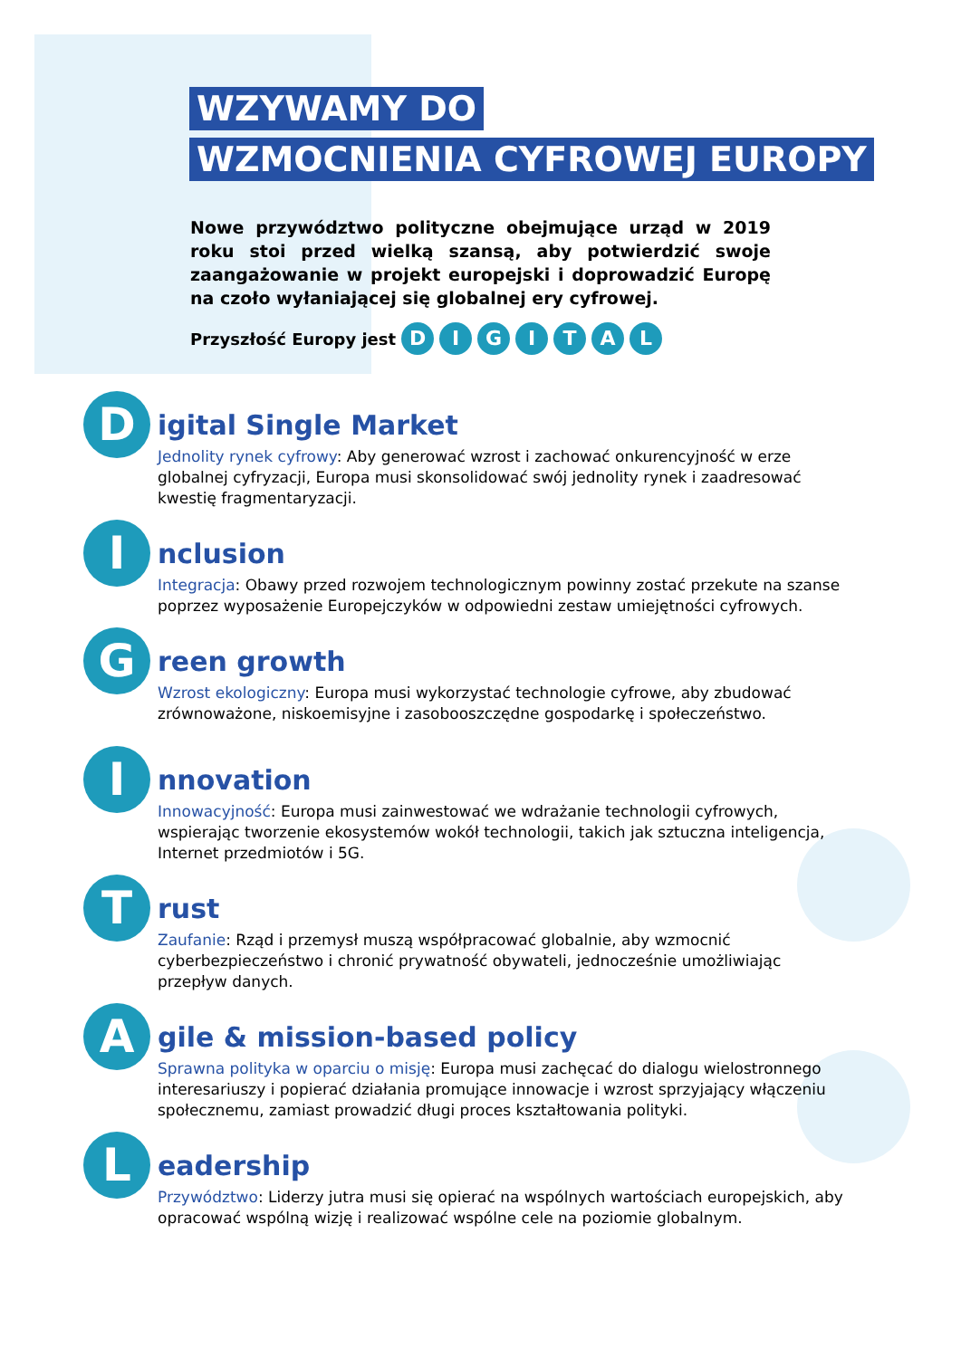WZYWAMY DO
WZMOCNIENIA CYFROWEJ EUROPY
Nowe przywództwo polityczne obejmujące urząd w 2019 roku stoi przed wielką szansą, aby potwierdzić swoje zaangażowanie w projekt europejski i doprowadzić Europę na czoło wyłaniającej się globalnej ery cyfrowej.
Przyszłość Europy jest D I G I T A L
D
igital Single Market
Jednolity rynek cyfrowy: Aby generować wzrost i zachować onkurencyjność w erze globalnej cyfryzacji, Europa musi skonsolidować swój jednolity rynek i zaadresować kwestię fragmentaryzacji.
I
nclusion
Integracja: Obawy przed rozwojem technologicznym powinny zostać przekute na szanse poprzez wyposażenie Europejczyków w odpowiedni zestaw umiejętności cyfrowych.
G
reen growth
Wzrost ekologiczny: Europa musi wykorzystać technologie cyfrowe, aby zbudować zrównoważone, niskoemisyjne i zasobooszczędne gospodarkę i społeczeństwo.
I
nnovation
Innowacyjność: Europa musi zainwestować we wdrażanie technologii cyfrowych, wspierając tworzenie ekosystemów wokół technologii, takich jak sztuczna inteligencja, Internet przedmiotów i 5G.
T
rust
Zaufanie: Rząd i przemysł muszą współpracować globalnie, aby wzmocnić cyberbezpieczeństwo i chronić prywatność obywateli, jednocześnie umożliwiając przepływ danych.
A
gile & mission-based policy
Sprawna polityka w oparciu o misję: Europa musi zachęcać do dialogu wielostronnego interesariuszy i popierać działania promujące innowacje i wzrost sprzyjający włączeniu społecznemu, zamiast prowadzić długi proces kształtowania polityki.
L
eadership
Przywództwo: Liderzy jutra musi się opierać na wspólnych wartościach europejskich, aby opracować wspólną wizję i realizować wspólne cele na poziomie globalnym.